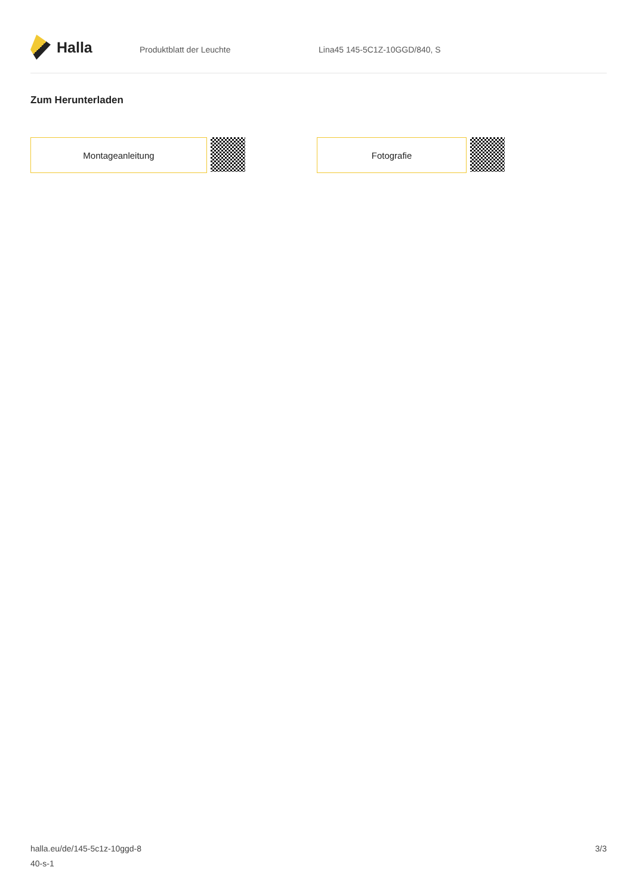Halla
Produktblatt der Leuchte Lina45 145-5C1Z-10GGD/840, S
Zum Herunterladen
Montageanleitung Fotografie
halla.eu/de/145-5c1z-10ggd-8
40-s-1
3/3